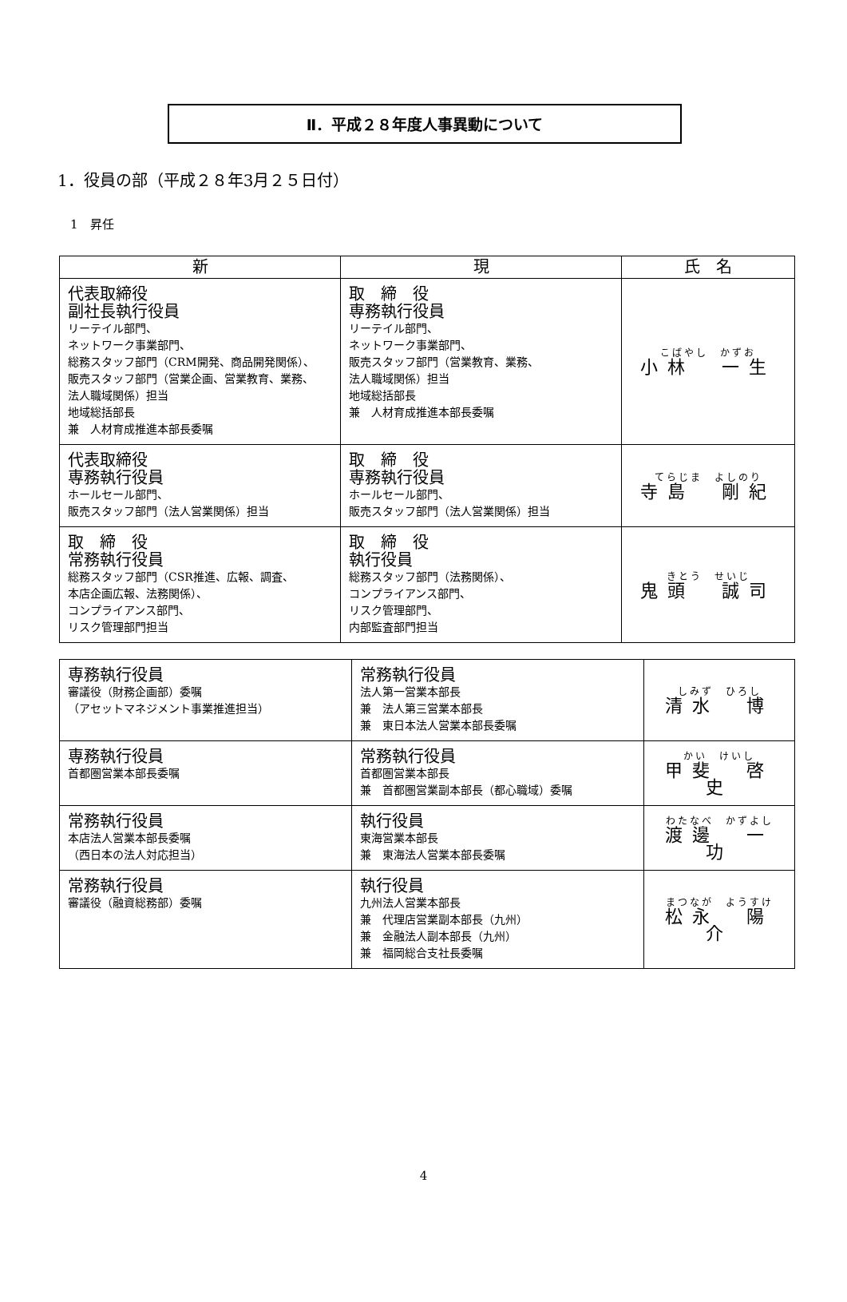Ⅱ．平成２８年度人事異動について
1．役員の部（平成２８年3月２５日付）
1　昇任
| 新 | 現 | 氏 名 |
| --- | --- | --- |
| 代表取締役 副社長執行役員 リーテイル部門、 ネットワーク事業部門、 総務スタッフ部門（CRM開発、商品開発関係）、 販売スタッフ部門（営業企画、営業教育、業務、 法人職域関係）担当 地域総括部長 兼 人材育成推進本部長委嘱 | 取 締 役 専務執行役員 リーテイル部門、 ネットワーク事業部門、 販売スタッフ部門（営業教育、業務、 法人職域関係）担当 地域総括部長 兼 人材育成推進本部長委嘱 | こばやし かずお 小林 一生 |
| 代表取締役 専務執行役員 ホールセール部門、 販売スタッフ部門（法人営業関係）担当 | 取 締 役 専務執行役員 ホールセール部門、 販売スタッフ部門（法人営業関係）担当 | てらじま よしのり 寺島 剛紀 |
| 取 締 役 常務執行役員 総務スタッフ部門（CSR推進、広報、調査、 本店企画広報、法務関係）、 コンプライアンス部門、 リスク管理部門担当 | 取 締 役 執行役員 総務スタッフ部門（法務関係）、 コンプライアンス部門、 リスク管理部門、 内部監査部門担当 | きとう せいじ 鬼頭 誠司 |
| 専務執行役員 審議役（財務企画部）委嘱 （アセットマネジメント事業推進担当） | 常務執行役員 法人第一営業本部長 兼 法人第三営業本部長 兼 東日本法人営業本部長委嘱 | しみず ひろし 清水 博 |
| 専務執行役員 首都圏営業本部長委嘱 | 常務執行役員 首都圏営業本部長 兼 首都圏営業副本部長（都心職域）委嘱 | かい けいし 甲斐 啓史 |
| 常務執行役員 本店法人営業本部長委嘱 （西日本の法人対応担当） | 執行役員 東海営業本部長 兼 東海法人営業本部長委嘱 | わたなべ かずよし 渡邊 一功 |
| 常務執行役員 審議役（融資総務部）委嘱 | 執行役員 九州法人営業本部長 兼 代理店営業副本部長（九州） 兼 金融法人副本部長（九州） 兼 福岡総合支社長委嘱 | まつなが ようすけ 松永 陽介 |
4